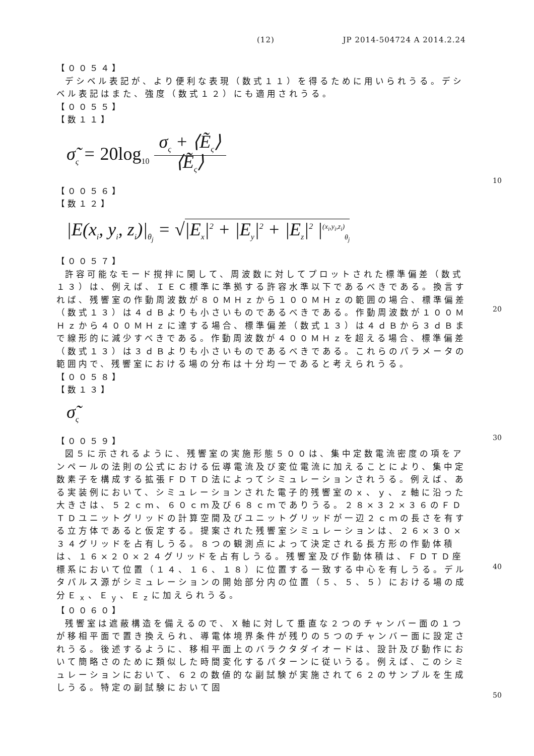(12) JP 2014-504724 A 2014.2.24
10
20
30
40
50
【００５４】
デシベル表記が、より便利な表現（数式１１）を得るために用いられうる。デシベル表記はまた、強度（数式１２）にも適用されうる。
【００５５】
【数１１】
σ̃<sub>ς</sub> = 20log<sub>10</sub>
σ<sub>ς</sub> + ⟨Ẽ<sub>ς</sub>⟩
⟨Ẽ<sub>ς</sub>⟩
【００５６】
【数１２】
|E(x<sub>i</sub>, y<sub>i</sub>, z<sub>i</sub>)|<sub>θ<sub>j</sub></sub> = √|E<sub>x</sub>|<sup>2</sup> + |E<sub>y</sub>|<sup>2</sup> + |E<sub>z</sub>|<sup>2</sup> |<sup>(x<sub>i</sub>,y<sub>i</sub>,z<sub>i</sub>)</sup><sub>θ<sub>j</sub></sub>
【００５７】
許容可能なモード撹拌に関して、周波数に対してプロットされた標準偏差（数式１３）は、例えば、ＩＥＣ標準に準拠する許容水準以下であるべきである。換言すれば、残響室の作動周波数が８０ＭＨｚから１００ＭＨｚの範囲の場合、標準偏差（数式１３）は４ｄＢよりも小さいものであるべきである。作動周波数が１００ＭＨｚから４００ＭＨｚに達する場合、標準偏差（数式１３）は４ｄＢから３ｄＢまで線形的に減少すべきである。作動周波数が４００ＭＨｚを超える場合、標準偏差（数式１３）は３ｄＢよりも小さいものであるべきである。これらのパラメータの範囲内で、残響室における場の分布は十分均一であると考えられうる。
【００５８】
【数１３】
σ̃<sub>ς</sub>
【００５９】
図５に示されるように、残響室の実施形態５００は、集中定数電流密度の項をアンペールの法則の公式における伝導電流及び変位電流に加えることにより、集中定数素子を構成する拡張ＦＤＴＤ法によってシミュレーションされうる。例えば、ある実装例において、シミュレーションされた電子的残響室のｘ、ｙ、ｚ軸に沿った大きさは、５２ｃｍ、６０ｃｍ及び６８ｃｍでありうる。２８×３２×３６のＦＤＴＤユニットグリッドの計算空間及びユニットグリッドが一辺２ｃｍの長さを有する立方体であると仮定する。提案された残響室シミュレーションは、２６×３０×３４グリッドを占有しうる。８つの観測点によって決定される長方形の作動体積は、１６×２０×２４グリッドを占有しうる。残響室及び作動体積は、ＦＤＴＤ座標系において位置（１４、１６、１８）に位置する一致する中心を有しうる。デルタパルス源がシミュレーションの開始部分内の位置（５、５、５）における場の成分Ｅ<sub>ｘ</sub>、Ｅ<sub>ｙ</sub>、Ｅ<sub>ｚ</sub>に加えられうる。
【００６０】
残響室は遮蔽構造を備えるので、Ｘ軸に対して垂直な２つのチャンバー面の１つが移相平面で置き換えられ、導電体境界条件が残りの５つのチャンバー面に設定されうる。後述するように、移相平面上のバラクタダイオードは、設計及び動作において簡略さのために類似した時間変化するパターンに従いうる。例えば、このシミュレーションにおいて、６２の数値的な副試験が実施されて６２のサンプルを生成しうる。特定の副試験において固